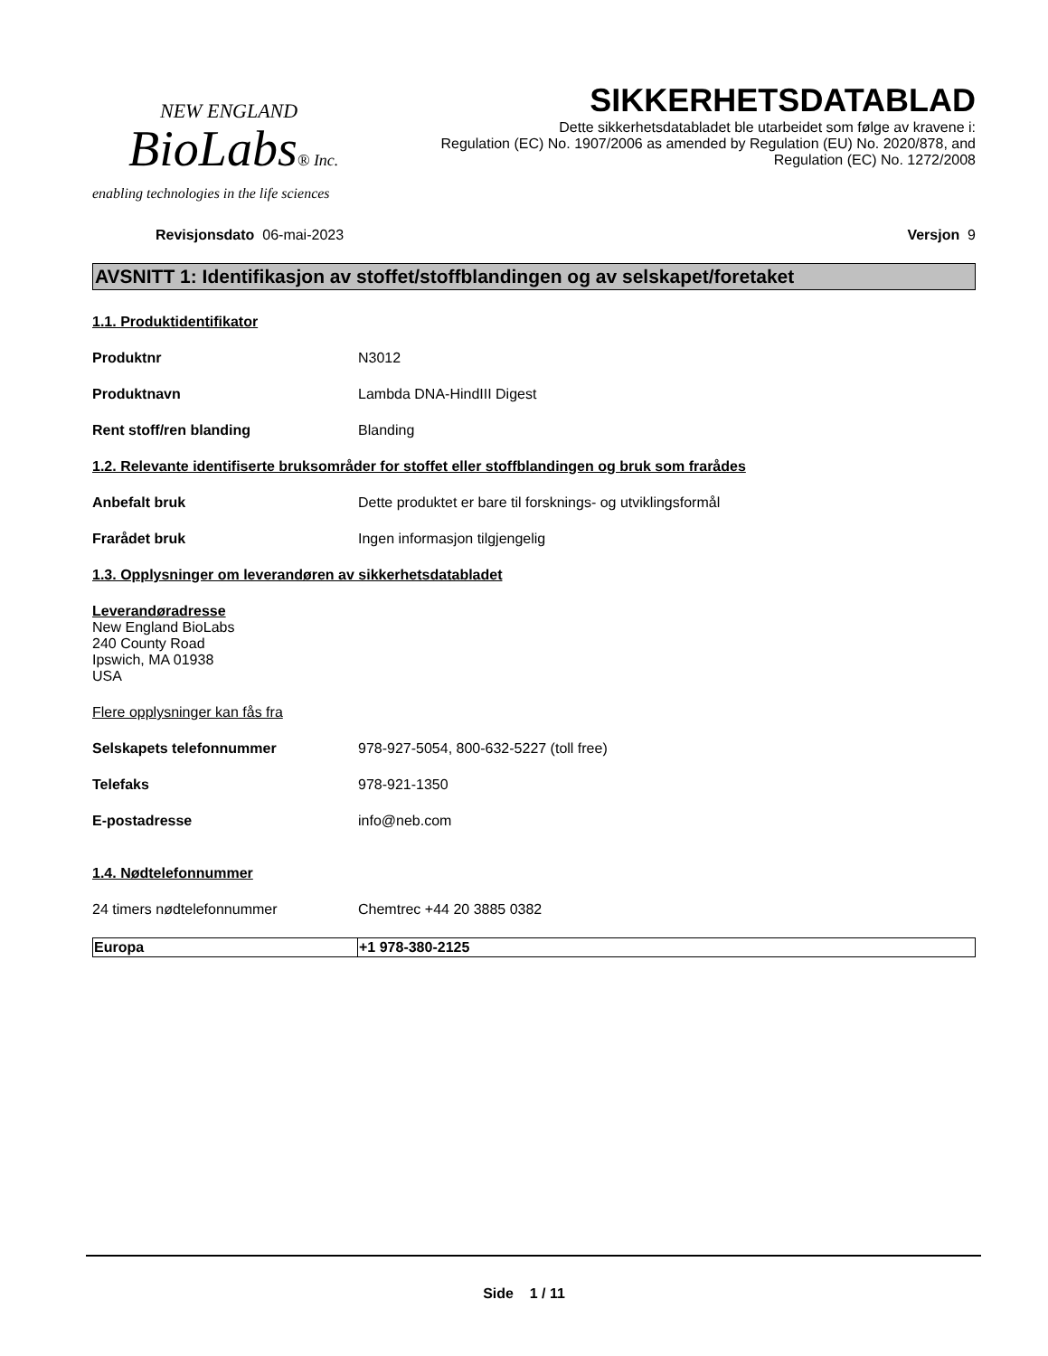NEW ENGLAND
BioLabs® Inc.
enabling technologies in the life sciences
SIKKERHETSDATABLAD
Dette sikkerhetsdatabladet ble utarbeidet som følge av kravene i:
Regulation (EC) No. 1907/2006 as amended by Regulation (EU) No. 2020/878, and
Regulation (EC) No. 1272/2008
Revisjonsdato 06-mai-2023 Versjon 9
AVSNITT 1: Identifikasjon av stoffet/stoffblandingen og av selskapet/foretaket
1.1. Produktidentifikator
Produktnr N3012
Produktnavn Lambda DNA-HindIII Digest
Rent stoff/ren blanding Blanding
1.2. Relevante identifiserte bruksområder for stoffet eller stoffblandingen og bruk som frarådes
Anbefalt bruk Dette produktet er bare til forsknings- og utviklingsformål
Frarådet bruk Ingen informasjon tilgjengelig
1.3. Opplysninger om leverandøren av sikkerhetsdatabladet
Leverandøradresse
New England BioLabs
240 County Road
Ipswich, MA 01938
USA
Flere opplysninger kan fås fra
Selskapets telefonnummer 978-927-5054, 800-632-5227 (toll free)
Telefaks 978-921-1350
E-postadresse info@neb.com
1.4. Nødtelefonnummer
24 timers nødtelefonnummer Chemtrec +44 20 3885 0382
| Europa | +1 978-380-2125 |
Side 1 / 11